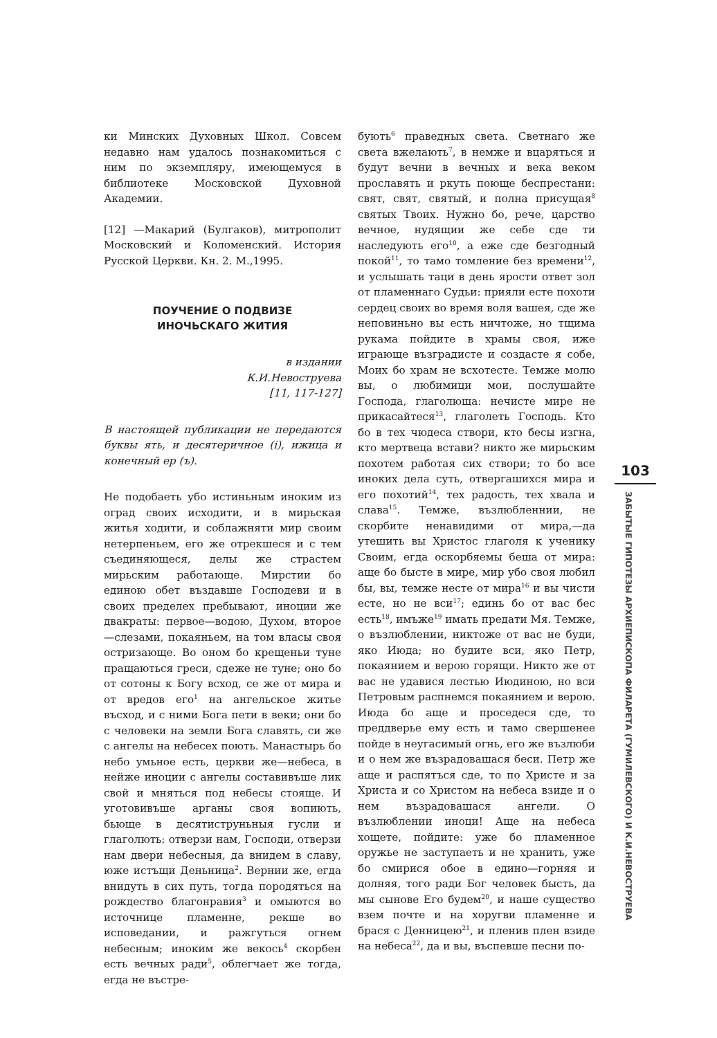ки Минских Духовных Школ. Совсем недавно нам удалось познакомиться с ним по экземпляру, имеющемуся в библиотеке Московской Духовной Академии.
[12] —Макарий (Булгаков), митрополит Московский и Коломенский. История Русской Церкви. Кн. 2. М.,1995.
ПОУЧЕНИЕ О ПОДВИЗЕ
ИНОЧЬСКАГО ЖИТИЯ
в издании
К.И.Невоструева
[11, 117-127]
В настоящей публикации не передаются буквы ять, и десятеричное (i), ижица и конечный ер (ъ).
Не подобаеть убо истиньным иноким из оград своих исходити, и в мирьская житья ходити, и соблажняти мир своим нетерпеньем, его же отрекшеся и с тем съединяющеся, делы же страстем мирьским работающе. Мирстии бо единою обет въздавше Господеви и в своих пределех пребывают, иноции же двакраты: первое—водою, Духом, второе—слезами, покаяньем, на том власы своя остризающе. Во оном бо крещеньи туне пращаються греси, сдеже не туне; оно бо от сотоны к Богу всход, се же от мира и от вредов его<sup>1</sup> на ангельское житье въсход, и с ними Бога пети в веки; они бо с человеки на земли Бога славять, си же с ангелы на небесех поють. Манастырь бо небо умьное есть, церкви же—небеса, в нейже иноции с ангелы составивъше лик свой и мняться под небесы стояще. И уготовивъше арганы своя вопиють, бьюще в десятиструньныя гусли и глаголють: отверзи нам, Господи, отверзи нам двери небесныя, да внидем в славу, юже истъщи Деньница<sup>2</sup>. Вернии же, егда внидуть в сих путь, тогда породяться на рождество благонравия<sup>3</sup> и омыются во источнице пламенне, рекше во исповедании, и ражгуться огнем небесным; иноким же векось<sup>4</sup> скорбен есть вечных ради<sup>5</sup>, облегчает же тогда, егда не въстре-
бують<sup>6</sup> праведных света. Светнаго же света вжелають<sup>7</sup>, в немже и вцаряться и будут вечни в вечных и века веком прославять и ркуть поюще беспрестани: свят, свят, святый, и полна присущая<sup>8</sup> святых Твоих. Нужно бо, рече, царство вечное, нудящии же себе сде ти наследують его<sup>10</sup>, а еже сде безгодный покой<sup>11</sup>, то тамо томление без времени<sup>12</sup>, и услышать таци в день ярости ответ зол от пламеннаго Судьи: прияли есте похоти сердец своих во время воля вашея, сде же неповиньно вы есть ничтоже, но тщима рукама пойдите в храмы своя, иже играюще възградисте и создасте я собе, Моих бо храм не всхотесте. Темже молю вы, о любимици мои, послушайте Господа, глаголюща: нечисте мире не прикасайтеся<sup>13</sup>, глаголеть Господь. Кто бо в тех чюдеса створи, кто бесы изгна, кто мертвеца встави? никто же мирьским похотем работая сих створи; то бо все иноких дела суть, отвергашихся мира и его похотий<sup>14</sup>, тех радость, тех хвала и слава<sup>15</sup>. Темже, възлюбленнии, не скорбите ненавидими от мира,—да утешить вы Христос глаголя к ученику Своим, егда оскорбяемы беша от мира: аще бо бысте в мире, мир убо своя любил бы, вы, темже несте от мира<sup>16</sup> и вы чисти есте, но не вси<sup>17</sup>; единь бо от вас бес есть<sup>18</sup>, имъже<sup>19</sup> имать предати Мя. Темже, о възлюблении, никтоже от вас не буди, яко Июда; но будите вси, яко Петр, покаянием и верою горящи. Никто же от вас не удавися лестью Июдиною, но вси Петровым распнемся покаянием и верою. Июда бо аще и проседеся сде, то преддверье ему есть и тамо свершенее пойде в неугасимый огнь, его же възлюби и о нем же възрадовашася беси. Петр же аще и распятъся сде, то по Христе и за Христа и со Христом на небеса взиде и о нем възрадовашася ангели. О възлюблении иноци! Аще на небеса хощете, пойдите: уже бо пламенное оружье не заступаеть и не хранить, уже бо смирися обое в едино—горняя и долняя, того ради Бог человек бысть, да мы сынове Его будем<sup>20</sup>, и наше существо взем почте и на хоругви пламенне и брася с Денницею<sup>21</sup>, и пленив плен взиде на небеса<sup>22</sup>, да и вы, въспевше песни по-
103
ЗАБЫТЫЕ ГИПОТЕЗЫ АРХИЕПИСКОПА ФИЛАРЕТА (ГУМИЛЕВСКОГО) И К.И.НЕВОСТРУЕВА